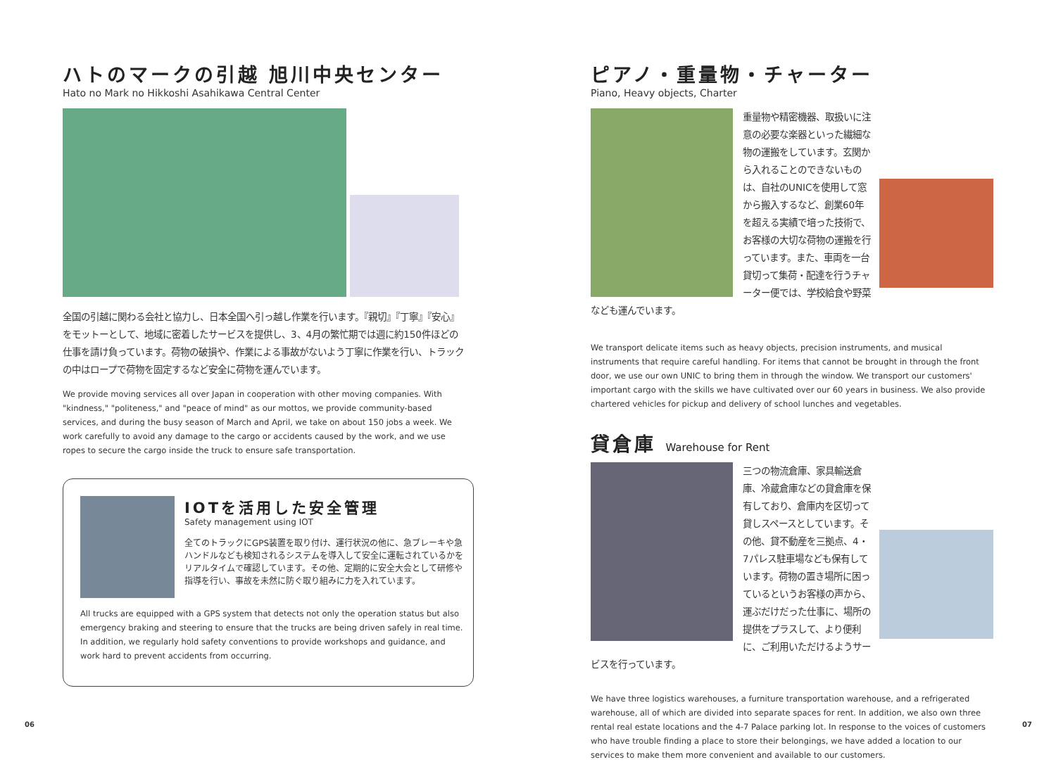ハトのマークの引越 旭川中央センター
Hato no Mark no Hikkoshi Asahikawa Central Center
全国の引越に関わる会社と協力し、日本全国へ引っ越し作業を行います。『親切』『丁寧』『安心』をモットーとして、地域に密着したサービスを提供し、3、4月の繁忙期では週に約150件ほどの仕事を請け負っています。荷物の破損や、作業による事故がないよう丁寧に作業を行い、トラックの中はロープで荷物を固定するなど安全に荷物を運んでいます。
We provide moving services all over Japan in cooperation with other moving companies. With "kindness," "politeness," and "peace of mind" as our mottos, we provide community-based services, and during the busy season of March and April, we take on about 150 jobs a week. We work carefully to avoid any damage to the cargo or accidents caused by the work, and we use ropes to secure the cargo inside the truck to ensure safe transportation.
IOTを活用した安全管理
Safety management using IOT
全てのトラックにGPS装置を取り付け、運行状況の他に、急ブレーキや急ハンドルなども検知されるシステムを導入して安全に運転されているかをリアルタイムで確認しています。その他、定期的に安全大会として研修や指導を行い、事故を未然に防ぐ取り組みに力を入れています。
All trucks are equipped with a GPS system that detects not only the operation status but also emergency braking and steering to ensure that the trucks are being driven safely in real time. In addition, we regularly hold safety conventions to provide workshops and guidance, and work hard to prevent accidents from occurring.
ピアノ・重量物・チャーター
Piano, Heavy objects, Charter
重量物や精密機器、取扱いに注意の必要な楽器といった繊細な物の運搬をしています。玄関から入れることのできないものは、自社のUNICを使用して窓から搬入するなど、創業60年を超える実績で培った技術で、お客様の大切な荷物の運搬を行っています。また、車両を一台貸切って集荷・配達を行うチャーター便では、学校給食や野菜なども運んでいます。
We transport delicate items such as heavy objects, precision instruments, and musical instruments that require careful handling. For items that cannot be brought in through the front door, we use our own UNIC to bring them in through the window. We transport our customers' important cargo with the skills we have cultivated over our 60 years in business. We also provide chartered vehicles for pickup and delivery of school lunches and vegetables.
貸倉庫 Warehouse for Rent
三つの物流倉庫、家具輸送倉庫、冷蔵倉庫などの貸倉庫を保有しており、倉庫内を区切って貸しスペースとしています。その他、貸不動産を三拠点、4・7パレス駐車場なども保有しています。荷物の置き場所に困っているというお客様の声から、運ぶだけだった仕事に、場所の提供をプラスして、より便利に、ご利用いただけるようサービスを行っています。
We have three logistics warehouses, a furniture transportation warehouse, and a refrigerated warehouse, all of which are divided into separate spaces for rent. In addition, we also own three rental real estate locations and the 4-7 Palace parking lot. In response to the voices of customers who have trouble finding a place to store their belongings, we have added a location to our services to make them more convenient and available to our customers.
06 07